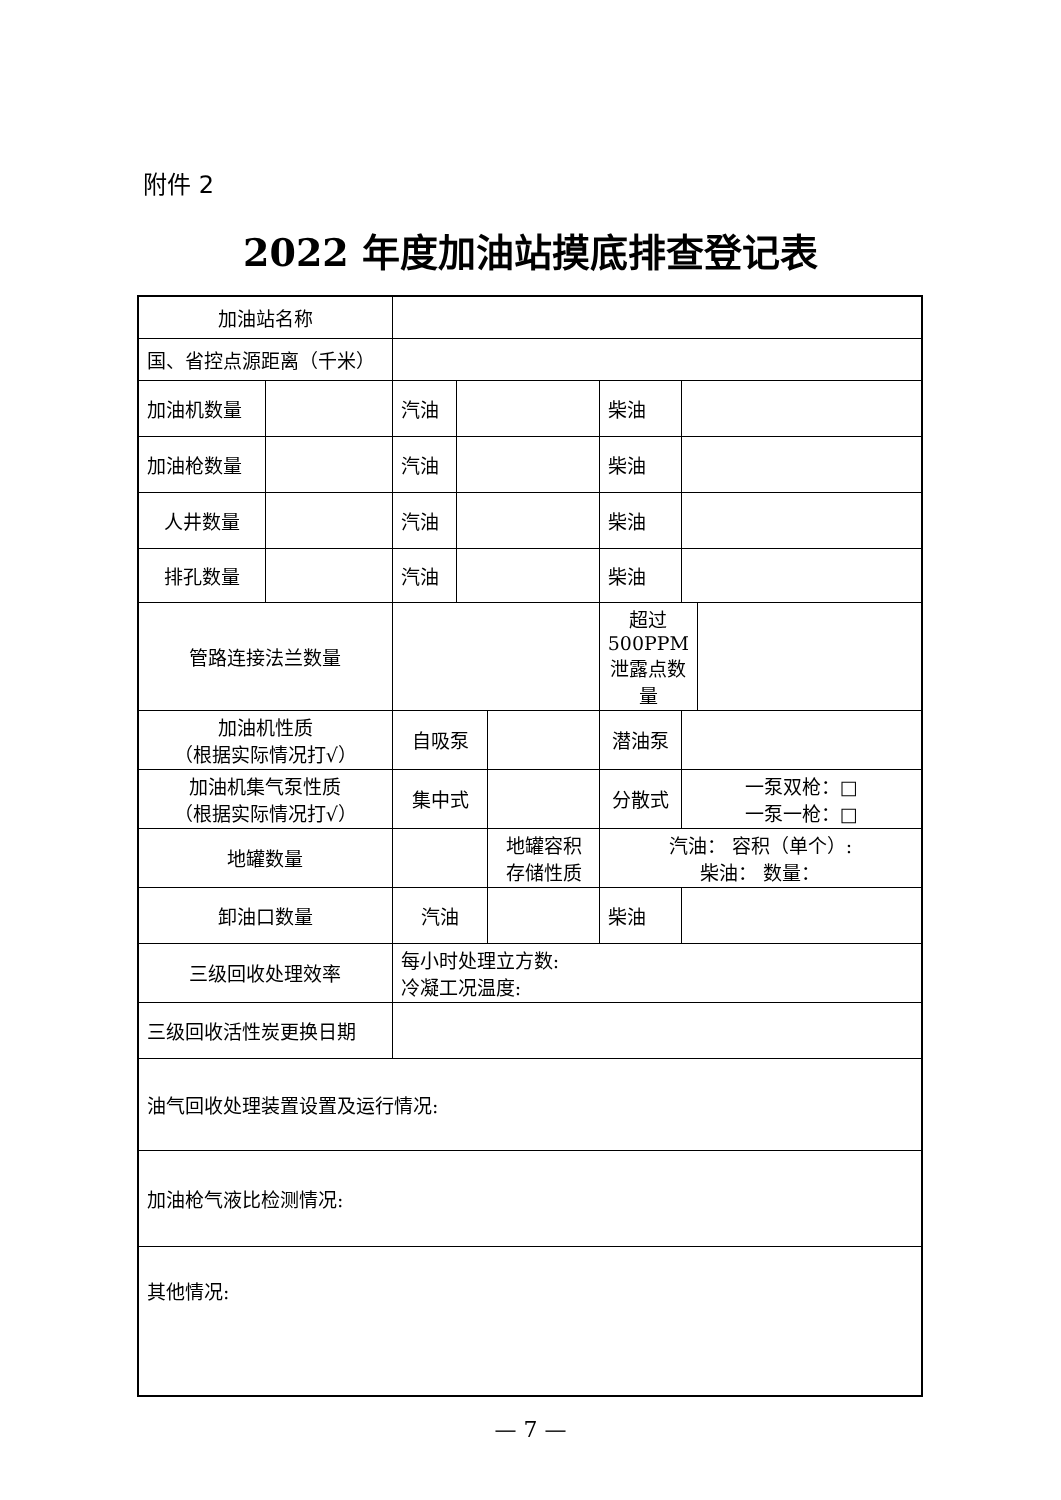附件 2
2022 年度加油站摸底排查登记表
| 加油站名称 | | | | | | | |
| 国、省控点源距离（千米） | | | | | | | |
| 加油机数量 | | 汽油 | | | 柴油 | | |
| 加油枪数量 | | 汽油 | | | 柴油 | | |
| 人井数量 | | 汽油 | | | 柴油 | | |
| 排孔数量 | | 汽油 | | | 柴油 | | |
| 管路连接法兰数量 | | | | | 超过 500PPM 泄露点数量 | | |
| 加油机性质 （根据实际情况打√） | | 自吸泵 | | | 潜油泵 | | |
| 加油机集气泵性质 （根据实际情况打√） | | 集中式 | | | 分散式 | 一泵双枪：□ 一泵一枪：□ | |
| 地罐数量 | | | | 地罐容积 存储性质 | 汽油： 容积（单个）: 柴油： 数量： | | |
| 卸油口数量 | | 汽油 | | | 柴油 | | |
| 三级回收处理效率 | | 每小时处理立方数: 冷凝工况温度: | | | | | |
| 三级回收活性炭更换日期 | | | | | | | |
| 油气回收处理装置设置及运行情况: | | | | | | | |
| 加油枪气液比检测情况: | | | | | | | |
| 其他情况: | | | | | | | |
— 7 —